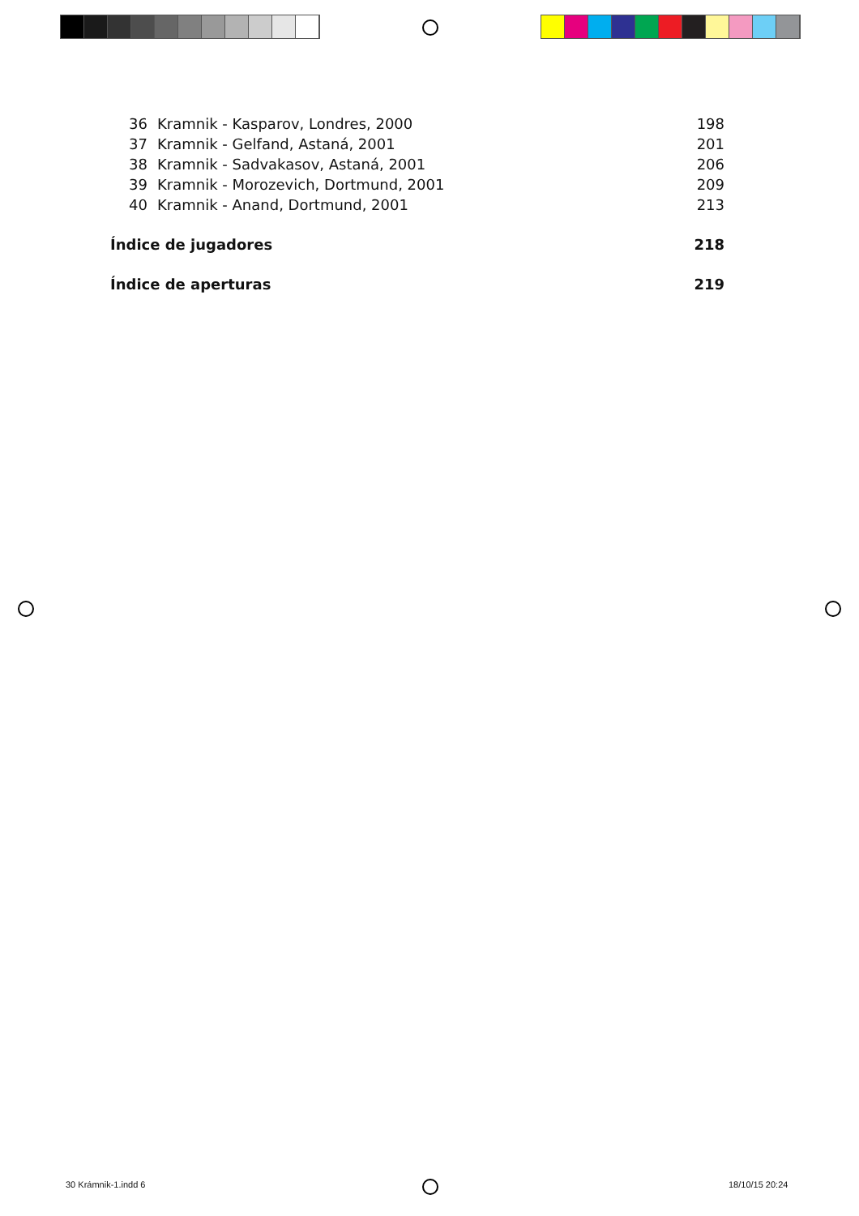36 Kramnik - Kasparov, Londres, 2000 198
37 Kramnik - Gelfand, Astaná, 2001 201
38 Kramnik - Sadvakasov, Astaná, 2001 206
39 Kramnik - Morozevich, Dortmund, 2001 209
40 Kramnik - Anand, Dortmund, 2001 213
Índice de jugadores 218
Índice de aperturas 219
30 Krámnik-1.indd 6 18/10/15 20:24